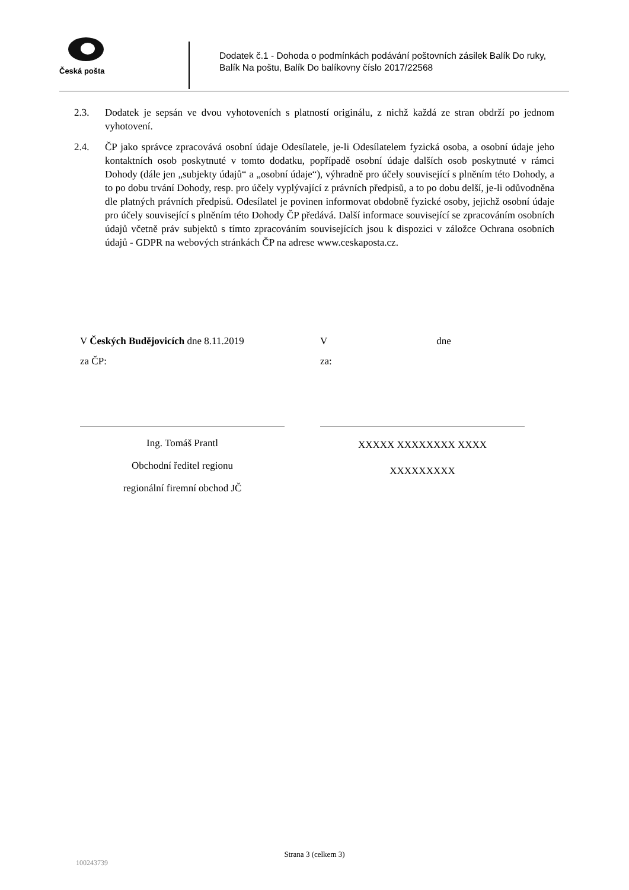Česká pošta
Dodatek č.1 - Dohoda o podmínkách podávání poštovních zásilek Balík Do ruky,
Balík Na poštu, Balík Do balíkovny číslo 2017/22568
2.3. Dodatek je sepsán ve dvou vyhotoveních s platností originálu, z nichž každá ze stran obdrží po jednom vyhotovení.
2.4. ČP jako správce zpracovává osobní údaje Odesílatele, je-li Odesílatelem fyzická osoba, a osobní údaje jeho kontaktních osob poskytnuté v tomto dodatku, popřípadě osobní údaje dalších osob poskytnuté v rámci Dohody (dále jen „subjekty údajů“ a „osobní údaje“), výhradně pro účely související s plněním této Dohody, a to po dobu trvání Dohody, resp. pro účely vyplývající z právních předpisů, a to po dobu delší, je-li odůvodněna dle platných právních předpisů. Odesílatel je povinen informovat obdobně fyzické osoby, jejichž osobní údaje pro účely související s plněním této Dohody ČP předává. Další informace související se zpracováním osobních údajů včetně práv subjektů s tímto zpracováním souvisejících jsou k dispozici v záložce Ochrana osobních údajů - GDPR na webových stránkách ČP na adrese www.ceskaposta.cz.
V Českých Budějovicích dne 8.11.2019 V dne
za ČP: za:
Ing. Tomáš Prantl
Obchodní ředitel regionu
regionální firemní obchod JČ
XXXXX XXXXXXXX XXXX
XXXXXXXXX
Strana 3 (celkem 3)
100243739